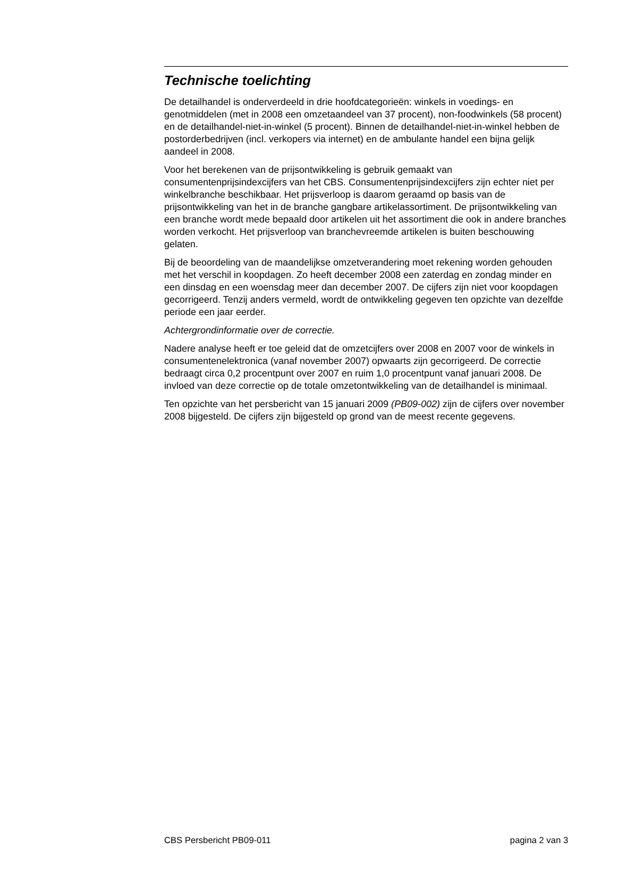Technische toelichting
De detailhandel is onderverdeeld in drie hoofdcategorieën: winkels in voedings- en genotmiddelen (met in 2008 een omzetaandeel van 37 procent), non-foodwinkels (58 procent) en de detailhandel-niet-in-winkel (5 procent). Binnen de detailhandel-niet-in-winkel hebben de postorderbedrijven (incl. verkopers via internet) en de ambulante handel een bijna gelijk aandeel in 2008.
Voor het berekenen van de prijsontwikkeling is gebruik gemaakt van consumentenprijsindexcijfers van het CBS. Consumentenprijsindexcijfers zijn echter niet per winkelbranche beschikbaar. Het prijsverloop is daarom geraamd op basis van de prijsontwikkeling van het in de branche gangbare artikelassortiment. De prijsontwikkeling van een branche wordt mede bepaald door artikelen uit het assortiment die ook in andere branches worden verkocht. Het prijsverloop van branchevreemde artikelen is buiten beschouwing gelaten.
Bij de beoordeling van de maandelijkse omzetverandering moet rekening worden gehouden met het verschil in koopdagen. Zo heeft december 2008 een zaterdag en zondag minder en een dinsdag en een woensdag meer dan december 2007. De cijfers zijn niet voor koopdagen gecorrigeerd. Tenzij anders vermeld, wordt de ontwikkeling gegeven ten opzichte van dezelfde periode een jaar eerder.
Achtergrondinformatie over de correctie.
Nadere analyse heeft er toe geleid dat de omzetcijfers over 2008 en 2007 voor de winkels in consumentenelektronica (vanaf november 2007) opwaarts zijn gecorrigeerd. De correctie bedraagt circa 0,2 procentpunt over 2007 en ruim 1,0 procentpunt vanaf januari 2008. De invloed van deze correctie op de totale omzetontwikkeling van de detailhandel is minimaal.
Ten opzichte van het persbericht van 15 januari 2009 (PB09-002) zijn de cijfers over november 2008 bijgesteld. De cijfers zijn bijgesteld op grond van de meest recente gegevens.
CBS Persbericht PB09-011 pagina 2 van 3